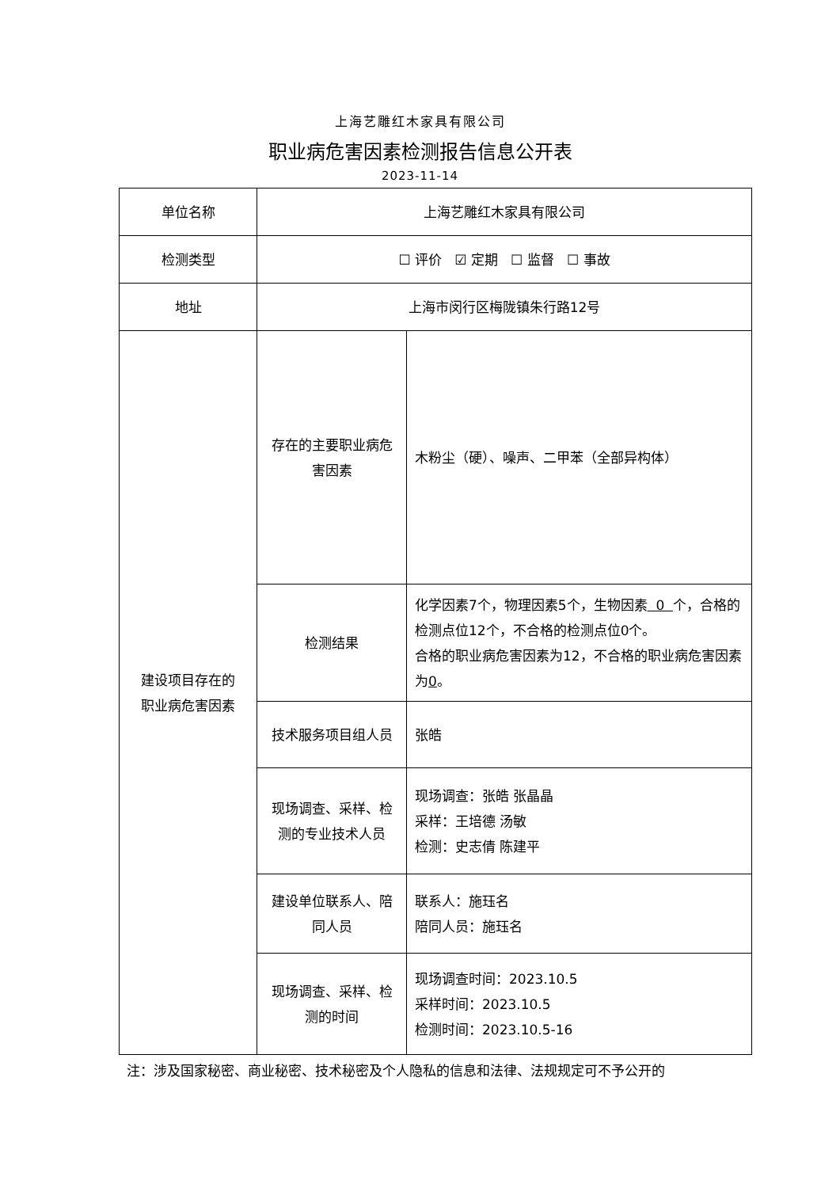上海艺雕红木家具有限公司
职业病危害因素检测报告信息公开表
2023-11-14
| 单位名称 | 上海艺雕红木家具有限公司 | |
| 检测类型 | ☐ 评价 ☑ 定期 ☐ 监督 ☐ 事故 | |
| 地址 | 上海市闵行区梅陇镇朱行路12号 | |
| 建设项目存在的 职业病危害因素 | 存在的主要职业病危害因素 | 木粉尘（硬）、噪声、二甲苯（全部异构体） |
| | 检测结果 | 化学因素7个，物理因素5个，生物因素 0 个，合格的检测点位12个，不合格的检测点位0个。 合格的职业病危害因素为12，不合格的职业病危害因素为 0 。 |
| | 技术服务项目组人员 | 张皓 |
| | 现场调查、采样、检测的专业技术人员 | 现场调查：张皓 张晶晶 采样：王培德 汤敏 检测：史志倩 陈建平 |
| | 建设单位联系人、陪同人员 | 联系人：施珏名 陪同人员：施珏名 |
| | 现场调查、采样、检测的时间 | 现场调查时间：2023.10.5 采样时间：2023.10.5 检测时间：2023.10.5-16 |
注：涉及国家秘密、商业秘密、技术秘密及个人隐私的信息和法律、法规规定可不予公开的